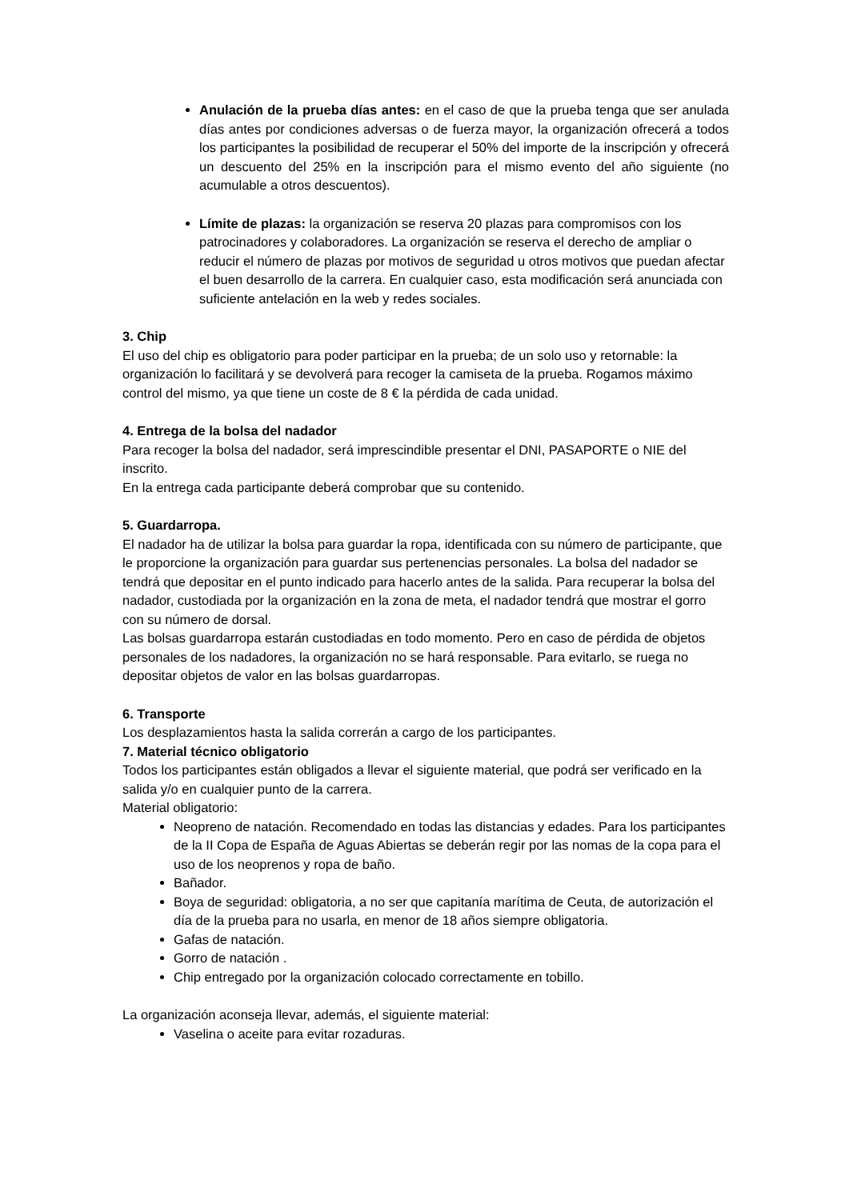Anulación de la prueba días antes: en el caso de que la prueba tenga que ser anulada días antes por condiciones adversas o de fuerza mayor, la organización ofrecerá a todos los participantes la posibilidad de recuperar el 50% del importe de la inscripción y ofrecerá un descuento del 25% en la inscripción para el mismo evento del año siguiente (no acumulable a otros descuentos).
Límite de plazas: la organización se reserva 20 plazas para compromisos con los patrocinadores y colaboradores. La organización se reserva el derecho de ampliar o reducir el número de plazas por motivos de seguridad u otros motivos que puedan afectar el buen desarrollo de la carrera. En cualquier caso, esta modificación será anunciada con suficiente antelación en la web y redes sociales.
3. Chip
El uso del chip es obligatorio para poder participar en la prueba; de un solo uso y retornable: la organización lo facilitará y se devolverá para recoger la camiseta de la prueba. Rogamos máximo control del mismo, ya que tiene un coste de 8 € la pérdida de cada unidad.
4. Entrega de la bolsa del nadador
Para recoger la bolsa del nadador, será imprescindible presentar el DNI, PASAPORTE o NIE del inscrito.
En la entrega cada participante deberá comprobar que su contenido.
5. Guardarropa.
El nadador ha de utilizar la bolsa para guardar la ropa, identificada con su número de participante, que le proporcione la organización para guardar sus pertenencias personales. La bolsa del nadador se tendrá que depositar en el punto indicado para hacerlo antes de la salida. Para recuperar la bolsa del nadador, custodiada por la organización en la zona de meta, el nadador tendrá que mostrar el gorro con su número de dorsal.
Las bolsas guardarropa estarán custodiadas en todo momento. Pero en caso de pérdida de objetos personales de los nadadores, la organización no se hará responsable. Para evitarlo, se ruega no depositar objetos de valor en las bolsas guardarropas.
6. Transporte
Los desplazamientos hasta la salida correrán a cargo de los participantes.
7. Material técnico obligatorio
Todos los participantes están obligados a llevar el siguiente material, que podrá ser verificado en la salida y/o en cualquier punto de la carrera.
Material obligatorio:
Neopreno de natación. Recomendado en todas las distancias y edades. Para los participantes de la II Copa de España de Aguas Abiertas se deberán regir por las nomas de la copa para el uso de los neoprenos y ropa de baño.
Bañador.
Boya de seguridad: obligatoria, a no ser que capitanía marítima de Ceuta, de autorización el día de la prueba para no usarla, en menor de 18 años siempre obligatoria.
Gafas de natación.
Gorro de natación .
Chip entregado por la organización colocado correctamente en tobillo.
La organización aconseja llevar, además, el siguiente material:
Vaselina o aceite para evitar rozaduras.